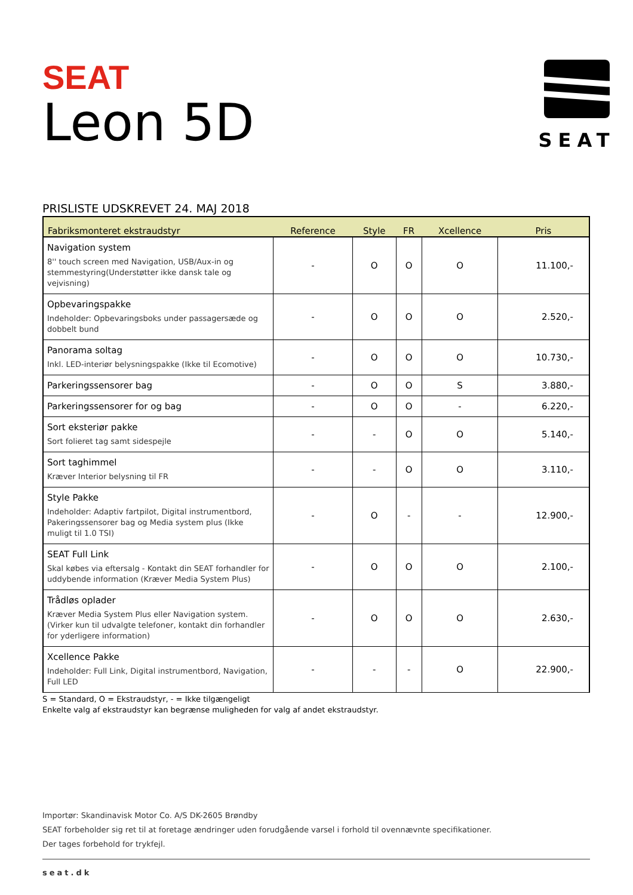SEAT
Leon 5D
SEAT
PRISLISTE UDSKREVET 24. MAJ 2018
| Fabriksmonteret ekstraudstyr | Reference | Style | FR | Xcellence | Pris |
| --- | --- | --- | --- | --- | --- |
| Navigation system 8'' touch screen med Navigation, USB/Aux-in og stemmestyring(Understøtter ikke dansk tale og vejvisning) | - | O | O | O | 11.100,- |
| Opbevaringspakke Indeholder: Opbevaringsboks under passagersæde og dobbelt bund | - | O | O | O | 2.520,- |
| Panorama soltag Inkl. LED-interiør belysningspakke (Ikke til Ecomotive) | - | O | O | O | 10.730,- |
| Parkeringssensorer bag | - | O | O | S | 3.880,- |
| Parkeringssensorer for og bag | - | O | O | - | 6.220,- |
| Sort eksteriør pakke Sort folieret tag samt sidespejle | - | - | O | O | 5.140,- |
| Sort taghimmel Kræver Interior belysning til FR | - | - | O | O | 3.110,- |
| Style Pakke Indeholder: Adaptiv fartpilot, Digital instrumentbord, Pakeringssensorer bag og Media system plus (Ikke muligt til 1.0 TSI) | - | O | - | - | 12.900,- |
| SEAT Full Link Skal købes via eftersalg - Kontakt din SEAT forhandler for uddybende information (Kræver Media System Plus) | - | O | O | O | 2.100,- |
| Trådløs oplader Kræver Media System Plus eller Navigation system. (Virker kun til udvalgte telefoner, kontakt din forhandler for yderligere information) | - | O | O | O | 2.630,- |
| Xcellence Pakke Indeholder: Full Link, Digital instrumentbord, Navigation, Full LED | - | - | - | O | 22.900,- |
S = Standard, O = Ekstraudstyr, - = Ikke tilgængeligt
Enkelte valg af ekstraudstyr kan begrænse muligheden for valg af andet ekstraudstyr.
Importør: Skandinavisk Motor Co. A/S DK-2605 Brøndby
SEAT forbeholder sig ret til at foretage ændringer uden forudgående varsel i forhold til ovennævnte specifikationer.
Der tages forbehold for trykfejl.
seat.dk